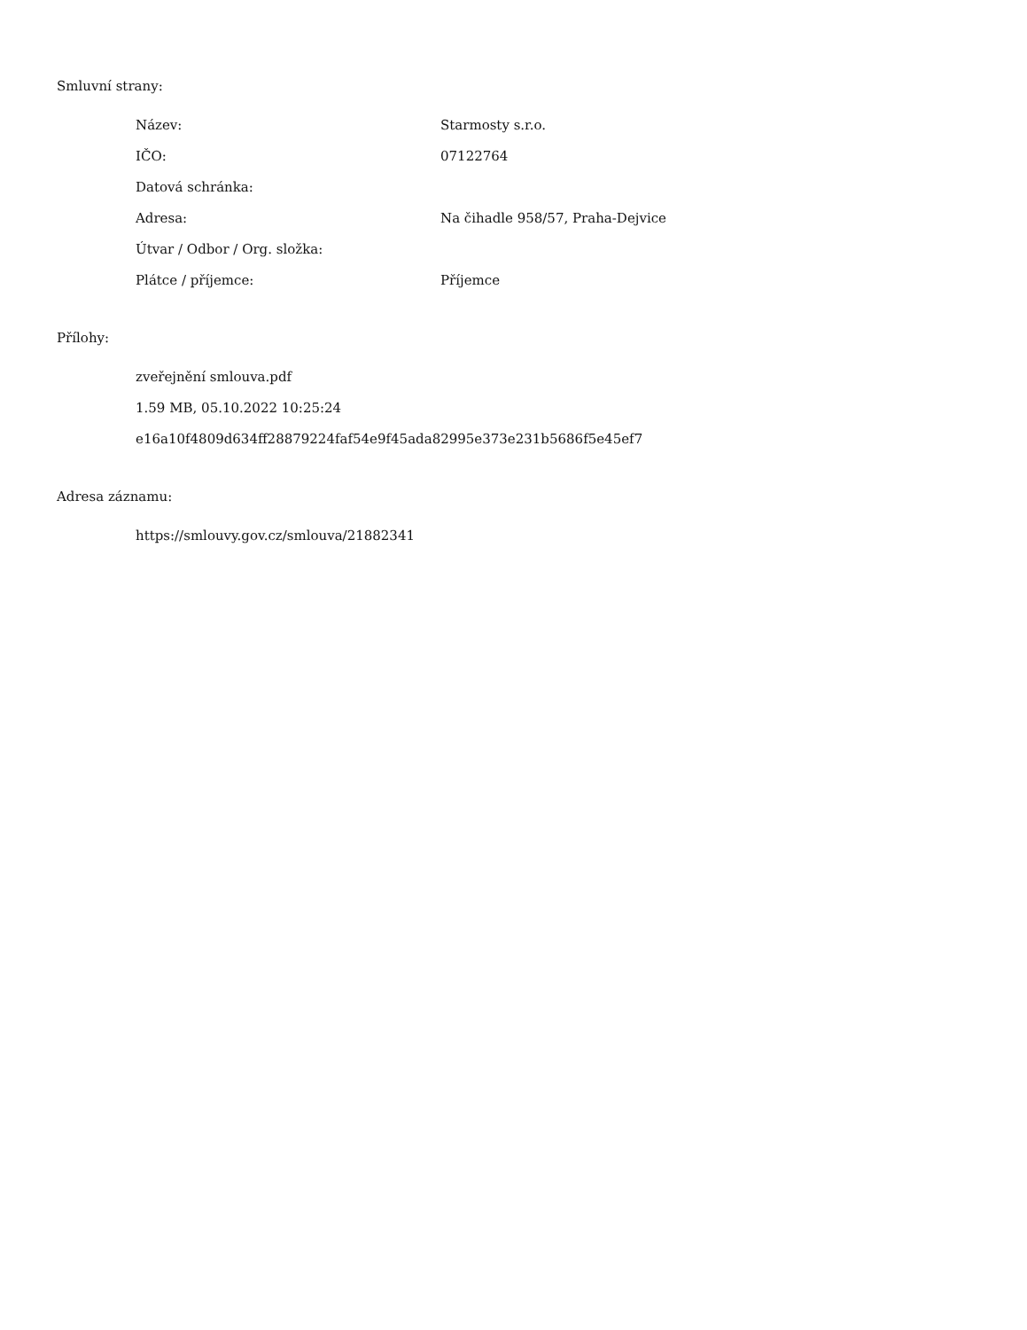Smluvní strany:
| Název: | Starmosty s.r.o. |
| IČO: | 07122764 |
| Datová schránka: | |
| Adresa: | Na čihadle 958/57, Praha-Dejvice |
| Útvar / Odbor / Org. složka: | |
| Plátce / příjemce: | Příjemce |
Přílohy:
zveřejnění smlouva.pdf
1.59 MB, 05.10.2022 10:25:24
e16a10f4809d634ff28879224faf54e9f45ada82995e373e231b5686f5e45ef7
Adresa záznamu:
https://smlouvy.gov.cz/smlouva/21882341